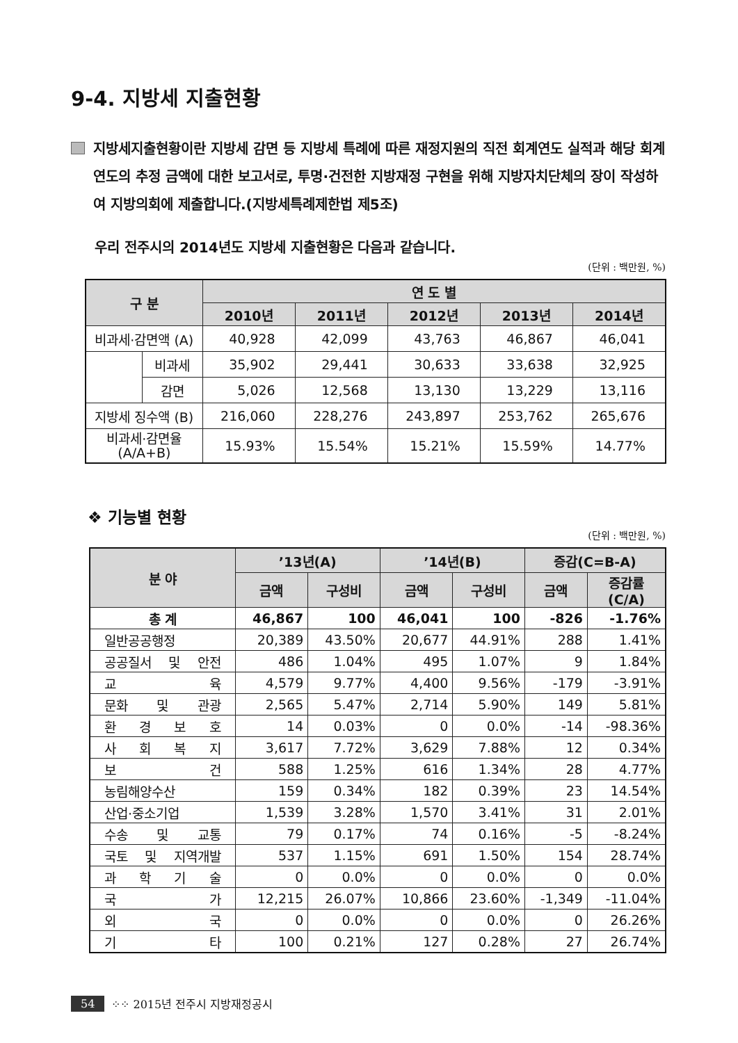9-4. 지방세 지출현황
지방세지출현황이란 지방세 감면 등 지방세 특례에 따른 재정지원의 직전 회계연도 실적과 해당 회계연도의 추정 금액에 대한 보고서로, 투명·건전한 지방재정 구현을 위해 지방자치단체의 장이 작성하여 지방의회에 제출합니다.(지방세특례제한법 제5조)
우리 전주시의 2014년도 지방세 지출현황은 다음과 같습니다.
(단위 : 백만원, %)
| 구 분 | | 연 도 별 | | | | |
| --- | --- | --- | --- | --- | --- | --- |
| | | 2010년 | 2011년 | 2012년 | 2013년 | 2014년 |
| 비과세·감면액 (A) | | 40,928 | 42,099 | 43,763 | 46,867 | 46,041 |
| | 비과세 | 35,902 | 29,441 | 30,633 | 33,638 | 32,925 |
| | 감면 | 5,026 | 12,568 | 13,130 | 13,229 | 13,116 |
| 지방세 징수액 (B) | | 216,060 | 228,276 | 243,897 | 253,762 | 265,676 |
| 비과세·감면율 (A/A+B) | | 15.93% | 15.54% | 15.21% | 15.59% | 14.77% |
❖ 기능별 현황
(단위 : 백만원, %)
| 분 야 | ’13년(A) | | ’14년(B) | | 증감(C=B-A) | |
| --- | --- | --- | --- | --- | --- | --- |
| | 금액 | 구성비 | 금액 | 구성비 | 금액 | 증감률 (C/A) |
| 총 계 | 46,867 | 100 | 46,041 | 100 | -826 | -1.76% |
| 일반공공행정 | 20,389 | 43.50% | 20,677 | 44.91% | 288 | 1.41% |
| 공공질서 및 안전 | 486 | 1.04% | 495 | 1.07% | 9 | 1.84% |
| 교 육 | 4,579 | 9.77% | 4,400 | 9.56% | -179 | -3.91% |
| 문화 및 관광 | 2,565 | 5.47% | 2,714 | 5.90% | 149 | 5.81% |
| 환 경 보 호 | 14 | 0.03% | 0 | 0.0% | -14 | -98.36% |
| 사 회 복 지 | 3,617 | 7.72% | 3,629 | 7.88% | 12 | 0.34% |
| 보 건 | 588 | 1.25% | 616 | 1.34% | 28 | 4.77% |
| 농림해양수산 | 159 | 0.34% | 182 | 0.39% | 23 | 14.54% |
| 산업·중소기업 | 1,539 | 3.28% | 1,570 | 3.41% | 31 | 2.01% |
| 수송 및 교통 | 79 | 0.17% | 74 | 0.16% | -5 | -8.24% |
| 국토 및 지역개발 | 537 | 1.15% | 691 | 1.50% | 154 | 28.74% |
| 과 학 기 술 | 0 | 0.0% | 0 | 0.0% | 0 | 0.0% |
| 국 가 | 12,215 | 26.07% | 10,866 | 23.60% | -1,349 | -11.04% |
| 외 국 | 0 | 0.0% | 0 | 0.0% | 0 | 26.26% |
| 기 타 | 100 | 0.21% | 127 | 0.28% | 27 | 26.74% |
54 ⁘⁘ 2015년 전주시 지방재정공시